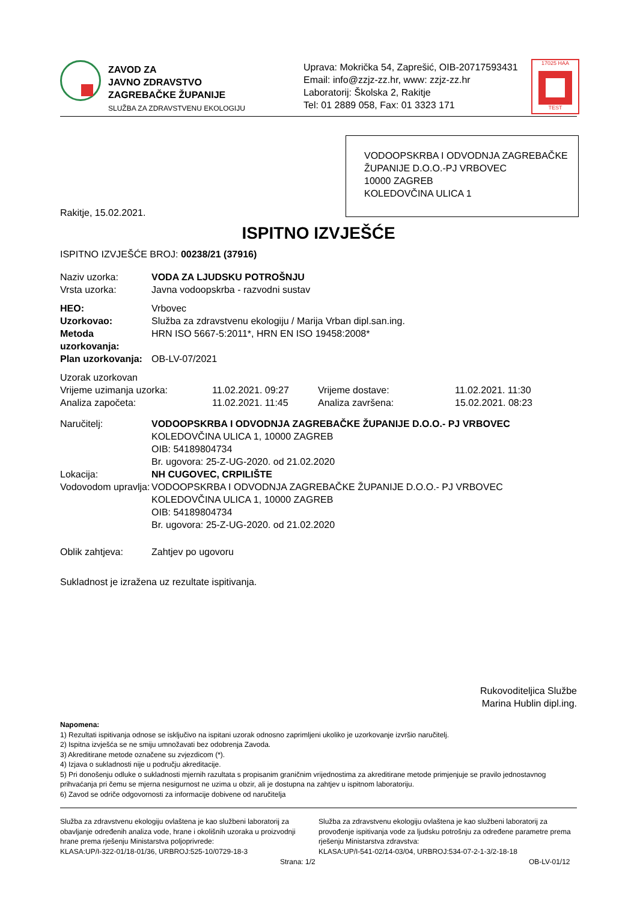ZAVOD ZA
JAVNO ZDRAVSTVO
ZAGREBAČKE ŽUPANIJE
SLUŽBA ZA ZDRAVSTVENU EKOLOGIJU
Uprava: Mokrička 54, Zaprešić, OIB-20717593431
Email: info@zzjz-zz.hr, www: zzjz-zz.hr
Laboratorij: Školska 2, Rakitje
Tel: 01 2889 058, Fax: 01 3323 171
17025 HAA
TEST
VODOOPSKRBA I ODVODNJA ZAGREBAČKE ŽUPANIJE D.O.O.-PJ VRBOVEC
10000 ZAGREB
KOLEDOVČINA ULICA 1
Rakitje, 15.02.2021.
ISPITNO IZVJEŠĆE
ISPITNO IZVJEŠĆE BROJ: 00238/21 (37916)
| Naziv uzorka: | VODA ZA LJUDSKU POTROŠNJU |
| Vrsta uzorka: | Javna vodoopskrba - razvodni sustav |
| HEO: | Vrbovec |
| Uzorkovao: | Služba za zdravstvenu ekologiju / Marija Vrban dipl.san.ing. |
| Metoda uzorkovanja: | HRN ISO 5667-5:2011*, HRN EN ISO 19458:2008* |
| Plan uzorkovanja: | OB-LV-07/2021 |
| Uzorak uzorkovan | | | |
| Vrijeme uzimanja uzorka: | 11.02.2021. 09:27 | Vrijeme dostave: | 11.02.2021. 11:30 |
| Analiza započeta: | 11.02.2021. 11:45 | Analiza završena: | 15.02.2021. 08:23 |
| Naručitelj: | VODOOPSKRBA I ODVODNJA ZAGREBAČKE ŽUPANIJE D.O.O.- PJ VRBOVEC KOLEDOVČINA ULICA 1, 10000 ZAGREB OIB: 54189804734 Br. ugovora: 25-Z-UG-2020. od 21.02.2020 |
| Lokacija: | NH CUGOVEC, CRPILIŠTE |
| Vodovodom upravlja: | VODOOPSKRBA I ODVODNJA ZAGREBAČKE ŽUPANIJE D.O.O.- PJ VRBOVEC KOLEDOVČINA ULICA 1, 10000 ZAGREB OIB: 54189804734 Br. ugovora: 25-Z-UG-2020. od 21.02.2020 |
| Oblik zahtjeva: | Zahtjev po ugovoru |
Sukladnost je izražena uz rezultate ispitivanja.
Rukovoditeljica Službe
Marina Hublin dipl.ing.
Napomena:
1) Rezultati ispitivanja odnose se isključivo na ispitani uzorak odnosno zaprimljeni ukoliko je uzorkovanje izvršio naručitelj.
2) Ispitna izvješća se ne smiju umnožavati bez odobrenja Zavoda.
3) Akreditirane metode označene su zvjezdicom (*).
4) Izjava o sukladnosti nije u području akreditacije.
5) Pri donošenju odluke o sukladnosti mjernih razultata s propisanim graničnim vrijednostima za akreditirane metode primjenjuje se pravilo jednostavnog prihvaćanja pri čemu se mjerna nesigurnost ne uzima u obzir, ali je dostupna na zahtjev u ispitnom laboratoriju.
6) Zavod se odriče odgovornosti za informacije dobivene od naručitelja
Služba za zdravstvenu ekologiju ovlaštena je kao službeni laboratorij za obavljanje određenih analiza vode, hrane i okolišnih uzoraka u proizvodnji hrane prema rješenju Ministarstva poljoprivrede:
KLASA:UP/I-322-01/18-01/36, URBROJ:525-10/0729-18-3
Služba za zdravstvenu ekologiju ovlaštena je kao službeni laboratorij za provođenje ispitivanja vode za ljudsku potrošnju za određene parametre prema rješenju Ministarstva zdravstva:
KLASA:UP/I-541-02/14-03/04, URBROJ:534-07-2-1-3/2-18-18
Strana: 1/2 OB-LV-01/12